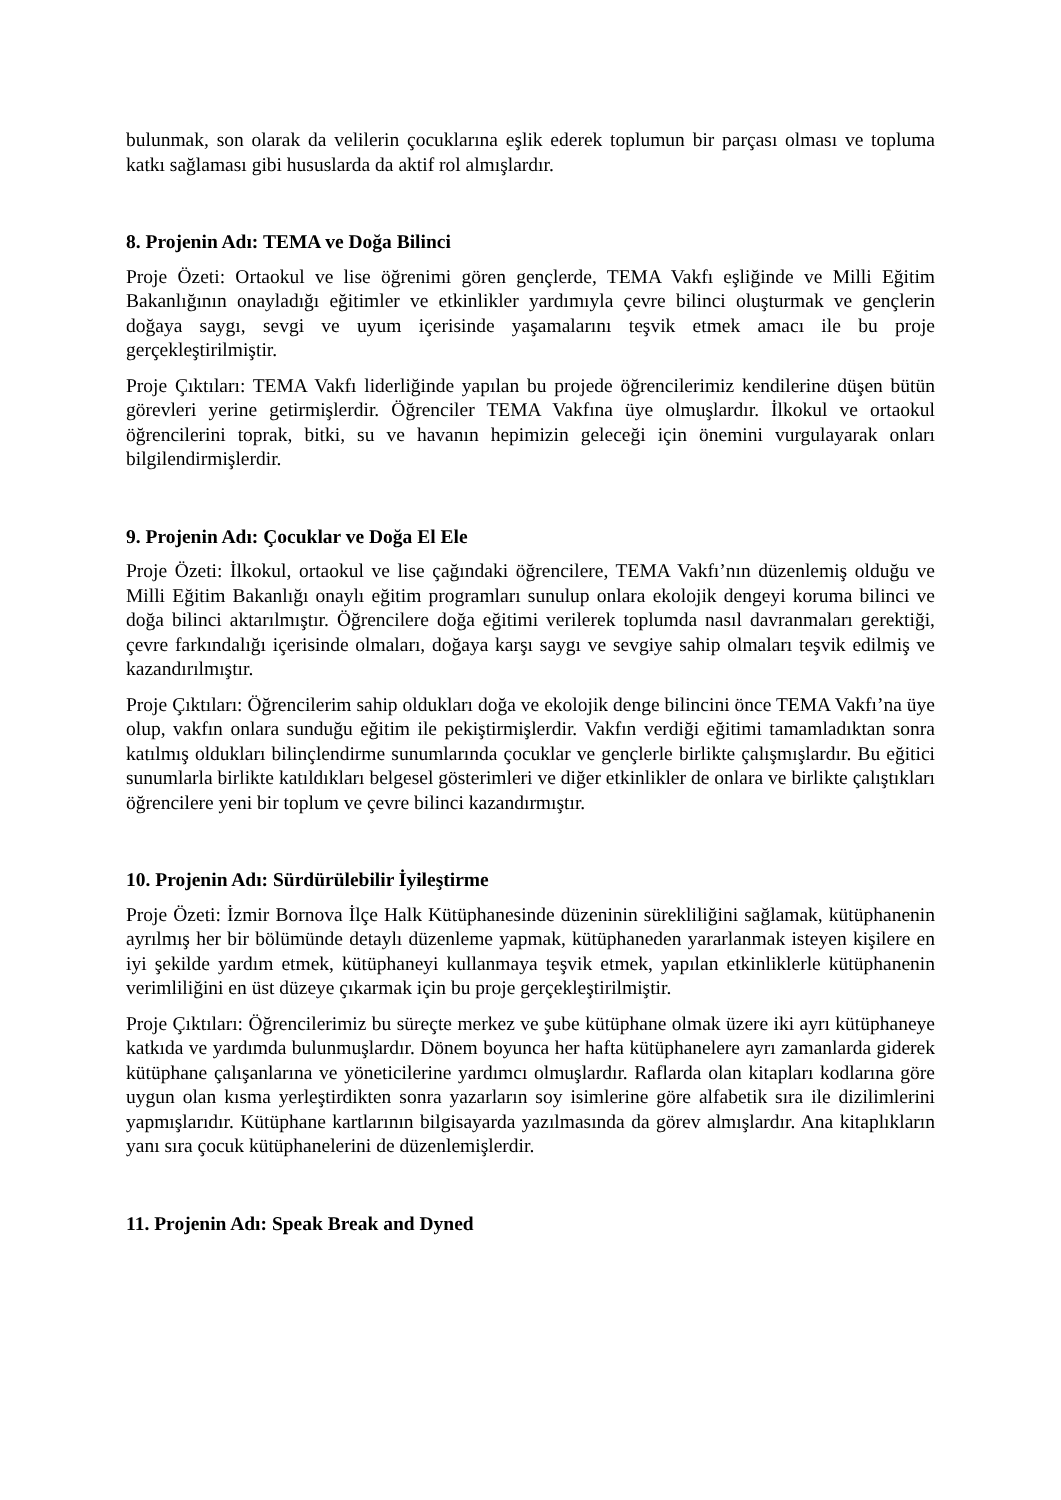bulunmak, son olarak da velilerin çocuklarına eşlik ederek toplumun bir parçası olması ve topluma katkı sağlaması gibi hususlarda da aktif rol almışlardır.
8. Projenin Adı: TEMA ve Doğa Bilinci
Proje Özeti: Ortaokul ve lise öğrenimi gören gençlerde, TEMA Vakfı eşliğinde ve Milli Eğitim Bakanlığının onayladığı eğitimler ve etkinlikler yardımıyla çevre bilinci oluşturmak ve gençlerin doğaya saygı, sevgi ve uyum içerisinde yaşamalarını teşvik etmek amacı ile bu proje gerçekleştirilmiştir.
Proje Çıktıları: TEMA Vakfı liderliğinde yapılan bu projede öğrencilerimiz kendilerine düşen bütün görevleri yerine getirmişlerdir. Öğrenciler TEMA Vakfına üye olmuşlardır. İlkokul ve ortaokul öğrencilerini toprak, bitki, su ve havanın hepimizin geleceği için önemini vurgulayarak onları bilgilendirmişlerdir.
9. Projenin Adı: Çocuklar ve Doğa El Ele
Proje Özeti: İlkokul, ortaokul ve lise çağındaki öğrencilere, TEMA Vakfı’nın düzenlemiş olduğu ve Milli Eğitim Bakanlığı onaylı eğitim programları sunulup onlara ekolojik dengeyi koruma bilinci ve doğa bilinci aktarılmıştır. Öğrencilere doğa eğitimi verilerek toplumda nasıl davranmaları gerektiği, çevre farkındalığı içerisinde olmaları, doğaya karşı saygı ve sevgiye sahip olmaları teşvik edilmiş ve kazandırılmıştır.
Proje Çıktıları: Öğrencilerim sahip oldukları doğa ve ekolojik denge bilincini önce TEMA Vakfı’na üye olup, vakfın onlara sunduğu eğitim ile pekiştirmişlerdir. Vakfın verdiği eğitimi tamamladıktan sonra katılmış oldukları bilinçlendirme sunumlarında çocuklar ve gençlerle birlikte çalışmışlardır. Bu eğitici sunumlarla birlikte katıldıkları belgesel gösterimleri ve diğer etkinlikler de onlara ve birlikte çalıştıkları öğrencilere yeni bir toplum ve çevre bilinci kazandırmıştır.
10. Projenin Adı: Sürdürülebilir İyileştirme
Proje Özeti: İzmir Bornova İlçe Halk Kütüphanesinde düzeninin sürekliliğini sağlamak, kütüphanenin ayrılmış her bir bölümünde detaylı düzenleme yapmak, kütüphaneden yararlanmak isteyen kişilere en iyi şekilde yardım etmek, kütüphaneyi kullanmaya teşvik etmek, yapılan etkinliklerle kütüphanenin verimliliğini en üst düzeye çıkarmak için bu proje gerçekleştirilmiştir.
Proje Çıktıları: Öğrencilerimiz bu süreçte merkez ve şube kütüphane olmak üzere iki ayrı kütüphaneye katkıda ve yardımda bulunmuşlardır. Dönem boyunca her hafta kütüphanelere ayrı zamanlarda giderek kütüphane çalışanlarına ve yöneticilerine yardımcı olmuşlardır. Raflarda olan kitapları kodlarına göre uygun olan kısma yerleştirdikten sonra yazarların soy isimlerine göre alfabetik sıra ile dizilimlerini yapmışlarıdır. Kütüphane kartlarının bilgisayarda yazılmasında da görev almışlardır. Ana kitaplıkların yanı sıra çocuk kütüphanelerini de düzenlemişlerdir.
11. Projenin Adı: Speak Break and Dyned